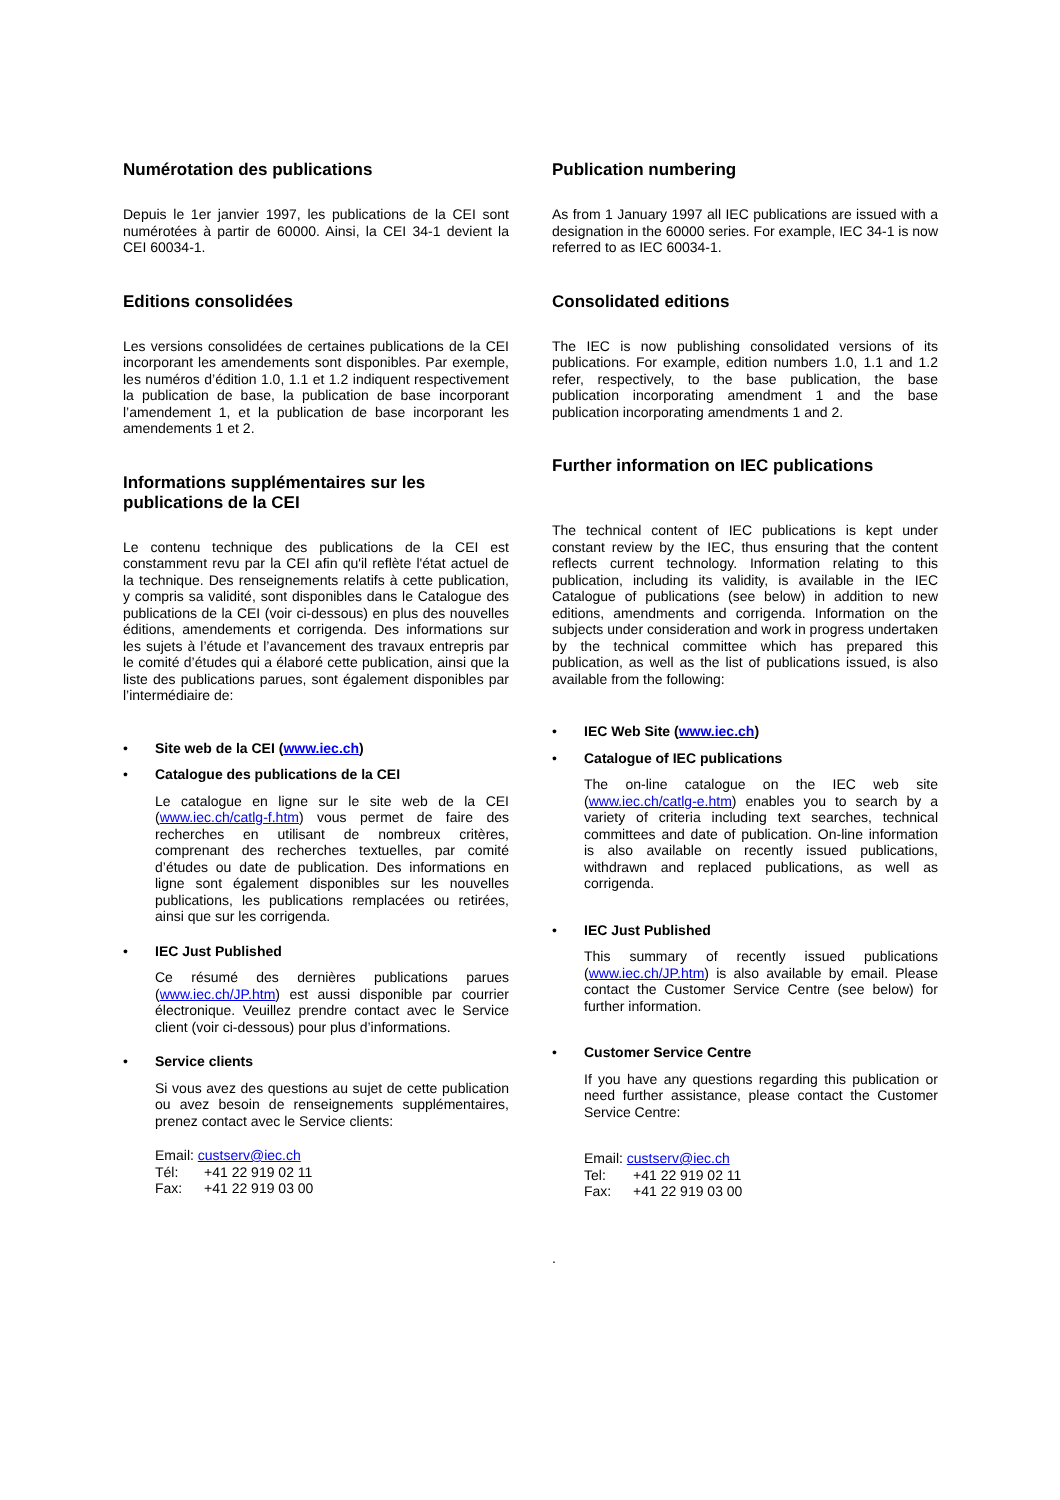Numérotation des publications
Depuis le 1er janvier 1997, les publications de la CEI sont numérotées à partir de 60000. Ainsi, la CEI 34-1 devient la CEI 60034-1.
Editions consolidées
Les versions consolidées de certaines publications de la CEI incorporant les amendements sont disponibles. Par exemple, les numéros d’édition 1.0, 1.1 et 1.2 indiquent respectivement la publication de base, la publication de base incorporant l’amendement 1, et la publication de base incorporant les amendements 1 et 2.
Informations supplémentaires sur les publications de la CEI
Le contenu technique des publications de la CEI est constamment revu par la CEI afin qu'il reflète l'état actuel de la technique. Des renseignements relatifs à cette publication, y compris sa validité, sont disponibles dans le Catalogue des publications de la CEI (voir ci-dessous) en plus des nouvelles éditions, amendements et corrigenda. Des informations sur les sujets à l’étude et l’avancement des travaux entrepris par le comité d’études qui a élaboré cette publication, ainsi que la liste des publications parues, sont également disponibles par l’intermédiaire de:
• Site web de la CEI (www.iec.ch)
• Catalogue des publications de la CEI
Le catalogue en ligne sur le site web de la CEI (www.iec.ch/catlg-f.htm) vous permet de faire des recherches en utilisant de nombreux critères, comprenant des recherches textuelles, par comité d’études ou date de publication. Des informations en ligne sont également disponibles sur les nouvelles publications, les publications remplacées ou retirées, ainsi que sur les corrigenda.
• IEC Just Published
Ce résumé des dernières publications parues (www.iec.ch/JP.htm) est aussi disponible par courrier électronique. Veuillez prendre contact avec le Service client (voir ci-dessous) pour plus d’informations.
• Service clients
Si vous avez des questions au sujet de cette publication ou avez besoin de renseignements supplémentaires, prenez contact avec le Service clients:
Email: custserv@iec.ch
Tél: +41 22 919 02 11
Fax: +41 22 919 03 00
Publication numbering
As from 1 January 1997 all IEC publications are issued with a designation in the 60000 series. For example, IEC 34-1 is now referred to as IEC 60034-1.
Consolidated editions
The IEC is now publishing consolidated versions of its publications. For example, edition numbers 1.0, 1.1 and 1.2 refer, respectively, to the base publication, the base publication incorporating amendment 1 and the base publication incorporating amendments 1 and 2.
Further information on IEC publications
The technical content of IEC publications is kept under constant review by the IEC, thus ensuring that the content reflects current technology. Information relating to this publication, including its validity, is available in the IEC Catalogue of publications (see below) in addition to new editions, amendments and corrigenda. Information on the subjects under consideration and work in progress undertaken by the technical committee which has prepared this publication, as well as the list of publications issued, is also available from the following:
• IEC Web Site (www.iec.ch)
• Catalogue of IEC publications
The on-line catalogue on the IEC web site (www.iec.ch/catlg-e.htm) enables you to search by a variety of criteria including text searches, technical committees and date of publication. On-line information is also available on recently issued publications, withdrawn and replaced publications, as well as corrigenda.
• IEC Just Published
This summary of recently issued publications (www.iec.ch/JP.htm) is also available by email. Please contact the Customer Service Centre (see below) for further information.
• Customer Service Centre
If you have any questions regarding this publication or need further assistance, please contact the Customer Service Centre:
Email: custserv@iec.ch
Tel: +41 22 919 02 11
Fax: +41 22 919 03 00
.